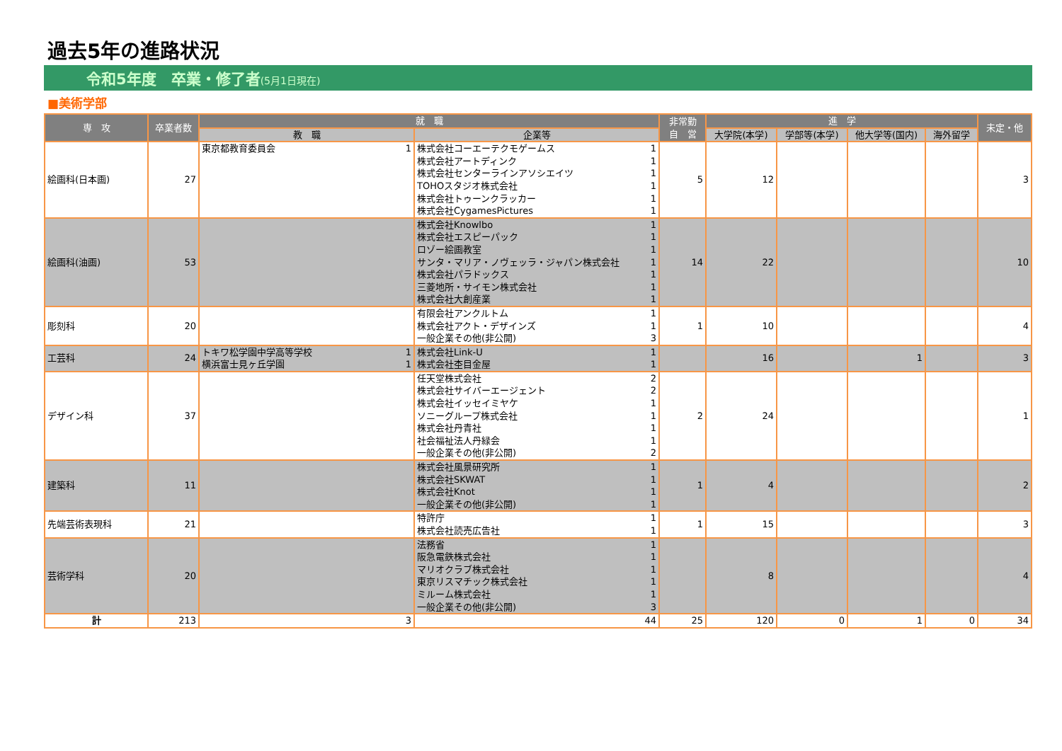過去5年の進路状況
令和5年度　卒業・修了者(5月1日現在)
■美術学部
| 専 攻 | 卒業者数 | 就 職 | | 非常勤 自 営 | 進 学 | | | | 未定・他 |
| --- | --- | --- | --- | --- | --- | --- | --- | --- | --- |
| | | 教 職 | 企業等 | | 大学院(本学) | 学部等(本学) | 他大学等(国内) | 海外留学 | |
| 絵画科(日本画) | 27 | / 東京都教育委員会 / 1 / | / 株式会社コーエーテクモゲームス / 1 / / 株式会社アートディンク / 1 / / 株式会社センターラインアソシエイツ / 1 / / TOHOスタジオ株式会社 / 1 / / 株式会社トゥーンクラッカー / 1 / / 株式会社CygamesPictures / 1 / | 5 | 12 | | | | 3 |
| 絵画科(油画) | 53 | | / 株式会社Knowlbo / 1 / / 株式会社エスピーパック / 1 / / ロゾー絵画教室 / 1 / / サンタ・マリア・ノヴェッラ・ジャパン株式会社 / 1 / / 株式会社パラドックス / 1 / / 三菱地所・サイモン株式会社 / 1 / / 株式会社大創産業 / 1 / | 14 | 22 | | | | 10 |
| 彫刻科 | 20 | | / 有限会社アンクルトム / 1 / / 株式会社アクト・デザインズ / 1 / / 一般企業その他(非公開) / 3 / | 1 | 10 | | | | 4 |
| 工芸科 | 24 | / トキワ松学園中学高等学校 / 1 / / 横浜富士見ヶ丘学園 / 1 / | / 株式会社Link-U / 1 / / 株式会社杢目金屋 / 1 / | | 16 | | 1 | | 3 |
| デザイン科 | 37 | | / 任天堂株式会社 / 2 / / 株式会社サイバーエージェント / 2 / / 株式会社イッセイミヤケ / 1 / / ソニーグループ株式会社 / 1 / / 株式会社丹青社 / 1 / / 社会福祉法人丹緑会 / 1 / / 一般企業その他(非公開) / 2 / | 2 | 24 | | | | 1 |
| 建築科 | 11 | | / 株式会社風景研究所 / 1 / / 株式会社SKWAT / 1 / / 株式会社Knot / 1 / / 一般企業その他(非公開) / 1 / | 1 | 4 | | | | 2 |
| 先端芸術表現科 | 21 | | / 特許庁 / 1 / / 株式会社読売広告社 / 1 / | 1 | 15 | | | | 3 |
| 芸術学科 | 20 | | / 法務省 / 1 / / 阪急電鉄株式会社 / 1 / / マリオクラブ株式会社 / 1 / / 東京リスマチック株式会社 / 1 / / ミルーム株式会社 / 1 / / 一般企業その他(非公開) / 3 / | | 8 | | | | 4 |
| 計 | 213 | 3 | 44 | 25 | 120 | 0 | 1 | 0 | 34 |